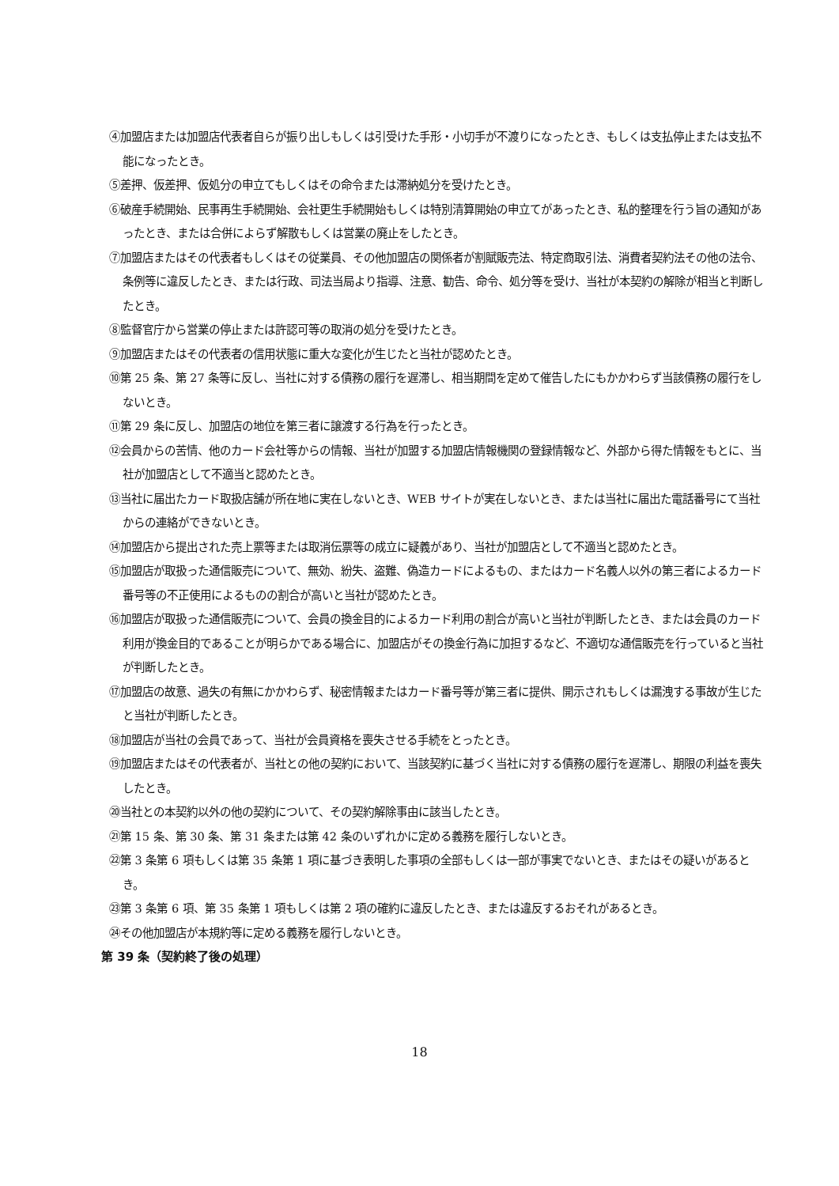④加盟店または加盟店代表者自らが振り出しもしくは引受けた手形・小切手が不渡りになったとき、もしくは支払停止または支払不能になったとき。
⑤差押、仮差押、仮処分の申立てもしくはその命令または滞納処分を受けたとき。
⑥破産手続開始、民事再生手続開始、会社更生手続開始もしくは特別清算開始の申立てがあったとき、私的整理を行う旨の通知があったとき、または合併によらず解散もしくは営業の廃止をしたとき。
⑦加盟店またはその代表者もしくはその従業員、その他加盟店の関係者が割賦販売法、特定商取引法、消費者契約法その他の法令、条例等に違反したとき、または行政、司法当局より指導、注意、勧告、命令、処分等を受け、当社が本契約の解除が相当と判断したとき。
⑧監督官庁から営業の停止または許認可等の取消の処分を受けたとき。
⑨加盟店またはその代表者の信用状態に重大な変化が生じたと当社が認めたとき。
⑩第 25 条、第 27 条等に反し、当社に対する債務の履行を遅滞し、相当期間を定めて催告したにもかかわらず当該債務の履行をしないとき。
⑪第 29 条に反し、加盟店の地位を第三者に譲渡する行為を行ったとき。
⑫会員からの苦情、他のカード会社等からの情報、当社が加盟する加盟店情報機関の登録情報など、外部から得た情報をもとに、当社が加盟店として不適当と認めたとき。
⑬当社に届出たカード取扱店舗が所在地に実在しないとき、WEB サイトが実在しないとき、または当社に届出た電話番号にて当社からの連絡ができないとき。
⑭加盟店から提出された売上票等または取消伝票等の成立に疑義があり、当社が加盟店として不適当と認めたとき。
⑮加盟店が取扱った通信販売について、無効、紛失、盗難、偽造カードによるもの、またはカード名義人以外の第三者によるカード番号等の不正使用によるものの割合が高いと当社が認めたとき。
⑯加盟店が取扱った通信販売について、会員の換金目的によるカード利用の割合が高いと当社が判断したとき、または会員のカード利用が換金目的であることが明らかである場合に、加盟店がその換金行為に加担するなど、不適切な通信販売を行っていると当社が判断したとき。
⑰加盟店の故意、過失の有無にかかわらず、秘密情報またはカード番号等が第三者に提供、開示されもしくは漏洩する事故が生じたと当社が判断したとき。
⑱加盟店が当社の会員であって、当社が会員資格を喪失させる手続をとったとき。
⑲加盟店またはその代表者が、当社との他の契約において、当該契約に基づく当社に対する債務の履行を遅滞し、期限の利益を喪失したとき。
⑳当社との本契約以外の他の契約について、その契約解除事由に該当したとき。
㉑第 15 条、第 30 条、第 31 条または第 42 条のいずれかに定める義務を履行しないとき。
㉒第 3 条第 6 項もしくは第 35 条第 1 項に基づき表明した事項の全部もしくは一部が事実でないとき、またはその疑いがあるとき。
㉓第 3 条第 6 項、第 35 条第 1 項もしくは第 2 項の確約に違反したとき、または違反するおそれがあるとき。
㉔その他加盟店が本規約等に定める義務を履行しないとき。
第 39 条（契約終了後の処理）
18